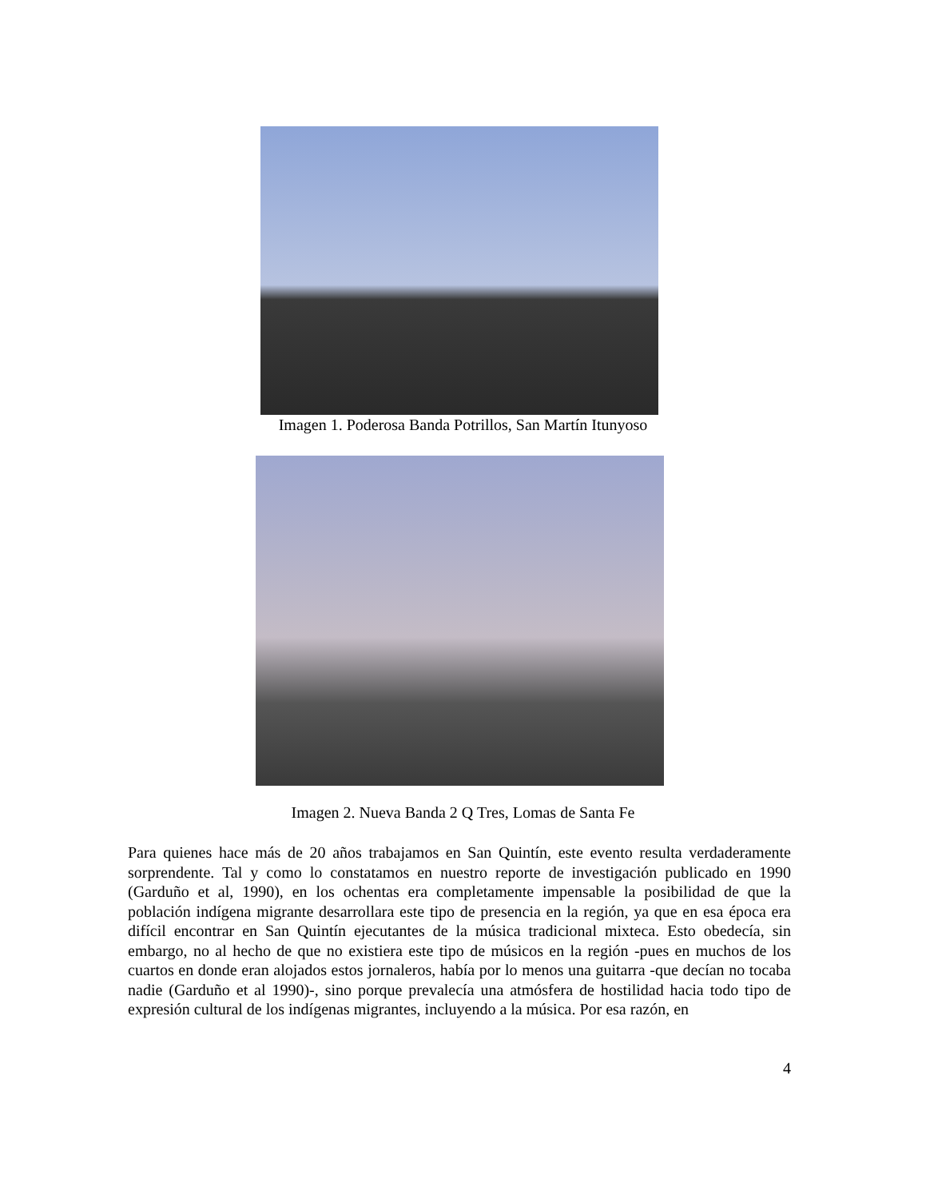Imagen 1. Poderosa Banda Potrillos, San Martín Itunyoso
Imagen 2. Nueva Banda 2 Q Tres, Lomas de Santa Fe
Para quienes hace más de 20 años trabajamos en San Quintín, este evento resulta verdaderamente sorprendente. Tal y como lo constatamos en nuestro reporte de investigación publicado en 1990 (Garduño et al, 1990), en los ochentas era completamente impensable la posibilidad de que la población indígena migrante desarrollara este tipo de presencia en la región, ya que en esa época era difícil encontrar en San Quintín ejecutantes de la música tradicional mixteca. Esto obedecía, sin embargo, no al hecho de que no existiera este tipo de músicos en la región -pues en muchos de los cuartos en donde eran alojados estos jornaleros, había por lo menos una guitarra -que decían no tocaba nadie (Garduño et al 1990)-, sino porque prevalecía una atmósfera de hostilidad hacia todo tipo de expresión cultural de los indígenas migrantes, incluyendo a la música. Por esa razón, en
4